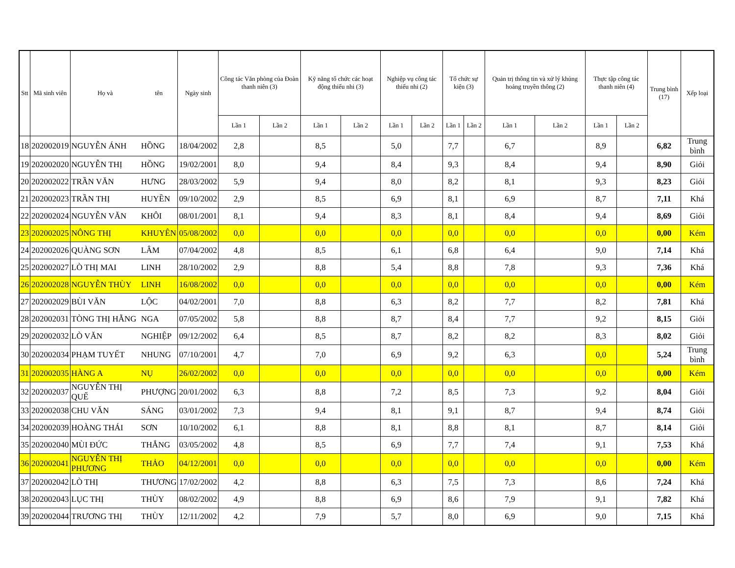| Stt | Mã sinh viên | Họ và | tên | Ngày sinh | Công tác Văn phòng của Đoàn thanh niên (3) | | Kỹ năng tổ chức các hoạt động thiếu nhi (3) | | Nghiệp vụ công tác thiếu nhi (2) | | Tổ chức sự kiện (3) | | Quản trị thông tin và xử lý khủng hoảng truyền thông (2) | | Thực tập công tác thanh niên (4) | | Trung bình (17) | Xếp loại |
| --- | --- | --- | --- | --- | --- | --- | --- | --- | --- | --- | --- | --- | --- | --- | --- | --- | --- | --- |
| | | | | | Lần 1 | Lần 2 | Lần 1 | Lần 2 | Lần 1 | Lần 2 | Lần 1 | Lần 2 | Lần 1 | Lần 2 | Lần 1 | Lần 2 | | |
| 18 | 202002019 | NGUYỄN ÁNH | HỒNG | 18/04/2002 | 2,8 | | 8,5 | | 5,0 | | 7,7 | | 6,7 | | 8,9 | | 6,82 | Trung bình |
| 19 | 202002020 | NGUYỄN THỊ | HỒNG | 19/02/2001 | 8,0 | | 9,4 | | 8,4 | | 9,3 | | 8,4 | | 9,4 | | 8,90 | Giỏi |
| 20 | 202002022 | TRẦN VĂN | HƯNG | 28/03/2002 | 5,9 | | 9,4 | | 8,0 | | 8,2 | | 8,1 | | 9,3 | | 8,23 | Giỏi |
| 21 | 202002023 | TRẦN THỊ | HUYỀN | 09/10/2002 | 2,9 | | 8,5 | | 6,9 | | 8,1 | | 6,9 | | 8,7 | | 7,11 | Khá |
| 22 | 202002024 | NGUYỄN VĂN | KHÔI | 08/01/2001 | 8,1 | | 9,4 | | 8,3 | | 8,1 | | 8,4 | | 9,4 | | 8,69 | Giỏi |
| 23 | 202002025 | NÔNG THỊ | KHUYÊN | 05/08/2002 | 0,0 | | 0,0 | | 0,0 | | 0,0 | | 0,0 | | 0,0 | | 0,00 | Kém |
| 24 | 202002026 | QUÀNG SƠN | LÂM | 07/04/2002 | 4,8 | | 8,5 | | 6,1 | | 6,8 | | 6,4 | | 9,0 | | 7,14 | Khá |
| 25 | 202002027 | LÒ THỊ MAI | LINH | 28/10/2002 | 2,9 | | 8,8 | | 5,4 | | 8,8 | | 7,8 | | 9,3 | | 7,36 | Khá |
| 26 | 202002028 | NGUYỄN THÙY | LINH | 16/08/2002 | 0,0 | | 0,0 | | 0,0 | | 0,0 | | 0,0 | | 0,0 | | 0,00 | Kém |
| 27 | 202002029 | BÙI VĂN | LỘC | 04/02/2001 | 7,0 | | 8,8 | | 6,3 | | 8,2 | | 7,7 | | 8,2 | | 7,81 | Khá |
| 28 | 202002031 | TÒNG THỊ HẰNG | NGA | 07/05/2002 | 5,8 | | 8,8 | | 8,7 | | 8,4 | | 7,7 | | 9,2 | | 8,15 | Giỏi |
| 29 | 202002032 | LÒ VĂN | NGHIỆP | 09/12/2002 | 6,4 | | 8,5 | | 8,7 | | 8,2 | | 8,2 | | 8,3 | | 8,02 | Giỏi |
| 30 | 202002034 | PHẠM TUYẾT | NHUNG | 07/10/2001 | 4,7 | | 7,0 | | 6,9 | | 9,2 | | 6,3 | | 0,0 | | 5,24 | Trung bình |
| 31 | 202002035 | HÀNG A | NỤ | 26/02/2002 | 0,0 | | 0,0 | | 0,0 | | 0,0 | | 0,0 | | 0,0 | | 0,00 | Kém |
| 32 | 202002037 | NGUYỄN THỊ QUẾ | PHƯỢNG | 20/01/2002 | 6,3 | | 8,8 | | 7,2 | | 8,5 | | 7,3 | | 9,2 | | 8,04 | Giỏi |
| 33 | 202002038 | CHU VĂN | SÁNG | 03/01/2002 | 7,3 | | 9,4 | | 8,1 | | 9,1 | | 8,7 | | 9,4 | | 8,74 | Giỏi |
| 34 | 202002039 | HOÀNG THÁI | SƠN | 10/10/2002 | 6,1 | | 8,8 | | 8,1 | | 8,8 | | 8,1 | | 8,7 | | 8,14 | Giỏi |
| 35 | 202002040 | MÙI ĐỨC | THẮNG | 03/05/2002 | 4,8 | | 8,5 | | 6,9 | | 7,7 | | 7,4 | | 9,1 | | 7,53 | Khá |
| 36 | 202002041 | NGUYỄN THỊ PHƯƠNG | THẢO | 04/12/2001 | 0,0 | | 0,0 | | 0,0 | | 0,0 | | 0,0 | | 0,0 | | 0,00 | Kém |
| 37 | 202002042 | LÒ THỊ | THƯƠNG | 17/02/2002 | 4,2 | | 8,8 | | 6,3 | | 7,5 | | 7,3 | | 8,6 | | 7,24 | Khá |
| 38 | 202002043 | LỤC THỊ | THÙY | 08/02/2002 | 4,9 | | 8,8 | | 6,9 | | 8,6 | | 7,9 | | 9,1 | | 7,82 | Khá |
| 39 | 202002044 | TRƯƠNG THỊ | THÙY | 12/11/2002 | 4,2 | | 7,9 | | 5,7 | | 8,0 | | 6,9 | | 9,0 | | 7,15 | Khá |